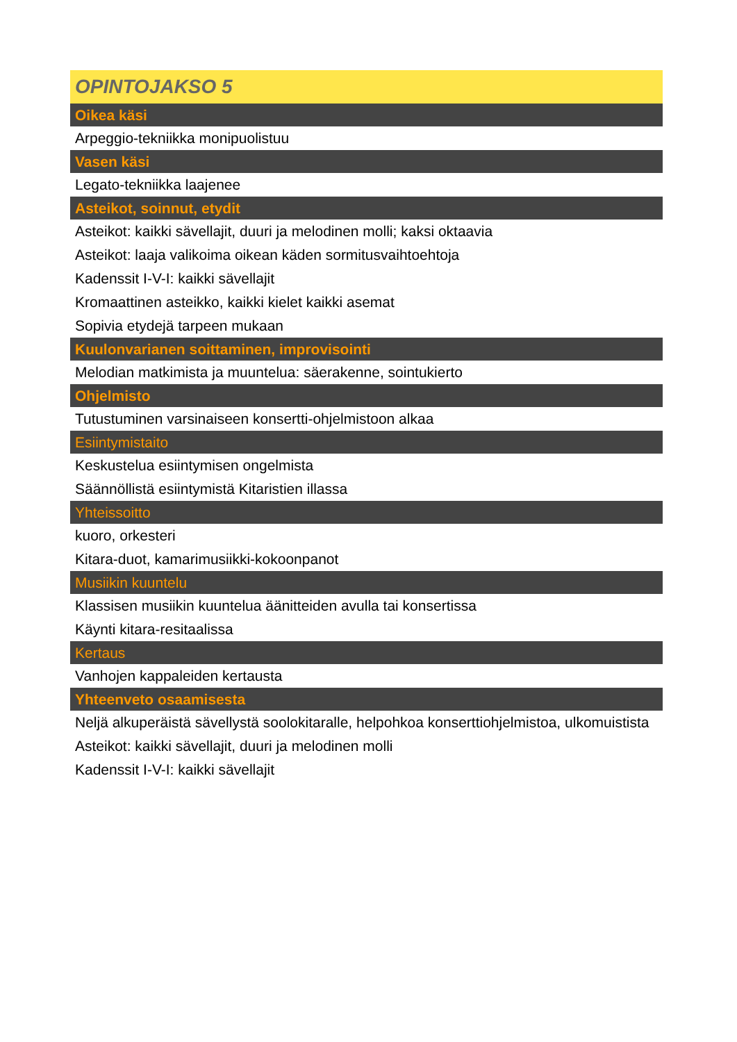| OPINTOJAKSO 5 |
| --- |
| Oikea käsi |
| Arpeggio-tekniikka monipuolistuu |
| Vasen käsi |
| Legato-tekniikka laajenee |
| Asteikot, soinnut, etydit |
| Asteikot: kaikki sävellajit, duuri ja melodinen molli; kaksi oktaavia |
| Asteikot: laaja valikoima oikean käden sormitusvaihtoehtoja |
| Kadenssit I-V-I: kaikki sävellajit |
| Kromaattinen asteikko, kaikki kielet kaikki asemat |
| Sopivia etydejä tarpeen mukaan |
| Kuulonvarianen soittaminen, improvisointi |
| Melodian matkimista ja muuntelua: säerakenne, sointukierto |
| Ohjelmisto |
| Tutustuminen varsinaiseen konsertti-ohjelmistoon alkaa |
| Esiintymistaito |
| Keskustelua esiintymisen ongelmista |
| Säännöllistä esiintymistä Kitaristien illassa |
| Yhteissoitto |
| kuoro, orkesteri |
| Kitara-duot, kamarimusiikki-kokoonpanot |
| Musiikin kuuntelu |
| Klassisen musiikin kuuntelua äänitteiden avulla tai konsertissa |
| Käynti kitara-resitaalissa |
| Kertaus |
| Vanhojen kappaleiden kertausta |
| Yhteenveto osaamisesta |
| Neljä alkuperäistä sävellystä soolokitaralle, helpohkoa konserttiohjelmistoa, ulkomuistista |
| Asteikot: kaikki sävellajit, duuri ja melodinen molli |
| Kadenssit I-V-I: kaikki sävellajit |